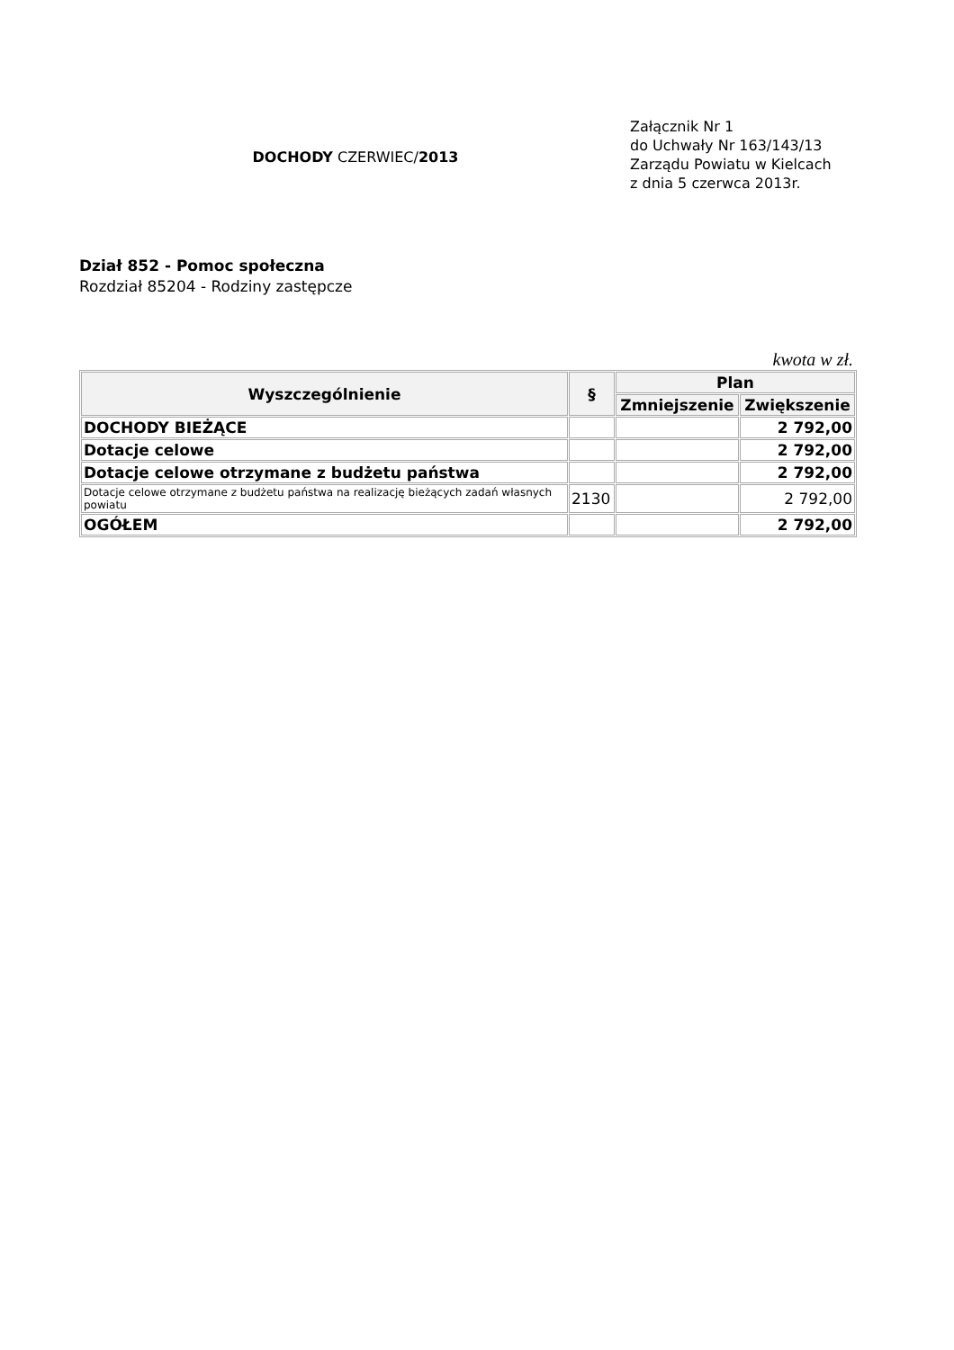DOCHODY CZERWIEC/2013
Załącznik Nr 1
do Uchwały Nr 163/143/13
Zarządu Powiatu w Kielcach
z dnia 5 czerwca 2013r.
Dział 852 - Pomoc społeczna
Rozdział 85204 - Rodziny zastępcze
kwota w zł.
| Wyszczególnienie | § | Plan | |
| --- | --- | --- | --- |
| | | Zmniejszenie | Zwiększenie |
| DOCHODY BIEŻĄCE | | | 2 792,00 |
| Dotacje celowe | | | 2 792,00 |
| Dotacje celowe otrzymane z budżetu państwa | | | 2 792,00 |
| Dotacje celowe otrzymane z budżetu państwa na realizację bieżących zadań własnych powiatu | 2130 | | 2 792,00 |
| OGÓŁEM | | | 2 792,00 |